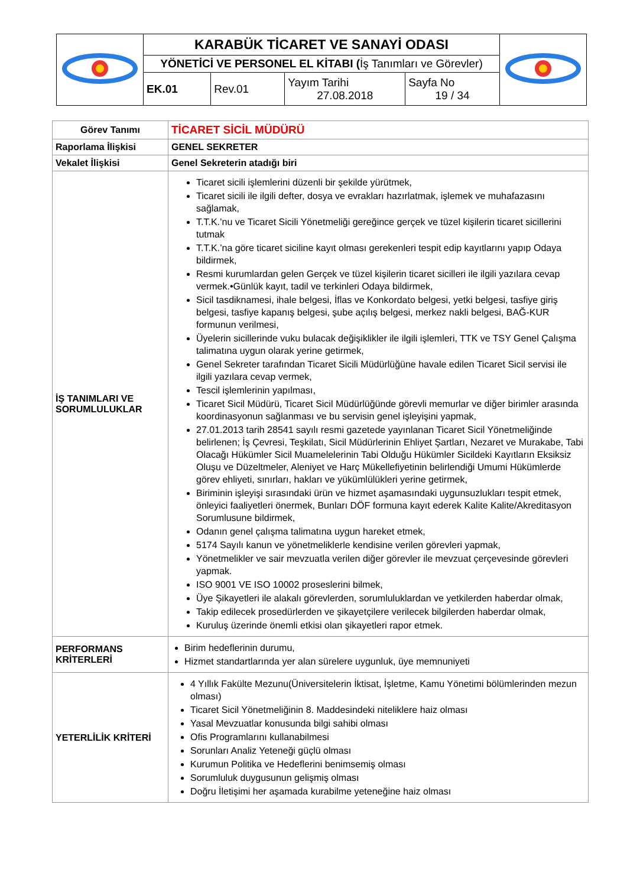| | KARABÜK TİCARET VE SANAYİ ODASI | | | | |
| | YÖNETİCİ VE PERSONEL EL KİTABI ( İş Tanımları ve Görevler) | | | | |
| | EK.01 | Rev.01 | Yayım Tarihi 27.08.2018 | Sayfa No 19 / 34 | |
| Görev Tanımı | TİCARET SİCİL MÜDÜRÜ |
| Raporlama İlişkisi | GENEL SEKRETER |
| Vekalet İlişkisi | Genel Sekreterin atadığı biri |
| İŞ TANIMLARI VE SORUMLULUKLAR | Ticaret sicili işlemlerini düzenli bir şekilde yürütmek, Ticaret sicili ile ilgili defter, dosya ve evrakları hazırlatmak, işlemek ve muhafazasını sağlamak, T.T.K.’nu ve Ticaret Sicili Yönetmeliği gereğince gerçek ve tüzel kişilerin ticaret sicillerini tutmak T.T.K.’na göre ticaret siciline kayıt olması gerekenleri tespit edip kayıtlarını yapıp Odaya bildirmek, Resmi kurumlardan gelen Gerçek ve tüzel kişilerin ticaret sicilleri ile ilgili yazılara cevap vermek.•Günlük kayıt, tadil ve terkinleri Odaya bildirmek, Sicil tasdiknamesi, ihale belgesi, İflas ve Konkordato belgesi, yetki belgesi, tasfiye giriş belgesi, tasfiye kapanış belgesi, şube açılış belgesi, merkez nakli belgesi, BAĞ-KUR formunun verilmesi, Üyelerin sicillerinde vuku bulacak değişiklikler ile ilgili işlemleri, TTK ve TSY Genel Çalışma talimatına uygun olarak yerine getirmek, Genel Sekreter tarafından Ticaret Sicili Müdürlüğüne havale edilen Ticaret Sicil servisi ile ilgili yazılara cevap vermek, Tescil işlemlerinin yapılması, Ticaret Sicil Müdürü, Ticaret Sicil Müdürlüğünde görevli memurlar ve diğer birimler arasında koordinasyonun sağlanması ve bu servisin genel işleyişini yapmak, 27.01.2013 tarih 28541 sayılı resmi gazetede yayınlanan Ticaret Sicil Yönetmeliğinde belirlenen; İş Çevresi, Teşkilatı, Sicil Müdürlerinin Ehliyet Şartları, Nezaret ve Murakabe, Tabi Olacağı Hükümler Sicil Muamelelerinin Tabi Olduğu Hükümler Sicildeki Kayıtların Eksiksiz Oluşu ve Düzeltmeler, Aleniyet ve Harç Mükellefiyetinin belirlendiği Umumi Hükümlerde görev ehliyeti, sınırları, hakları ve yükümlülükleri yerine getirmek, Biriminin işleyişi sırasındaki ürün ve hizmet aşamasındaki uygunsuzlukları tespit etmek, önleyici faaliyetleri önermek, Bunları DÖF formuna kayıt ederek Kalite Kalite/Akreditasyon Sorumlusune bildirmek, Odanın genel çalışma talimatına uygun hareket etmek, 5174 Sayılı kanun ve yönetmeliklerle kendisine verilen görevleri yapmak, Yönetmelikler ve sair mevzuatla verilen diğer görevler ile mevzuat çerçevesinde görevleri yapmak. ISO 9001 VE ISO 10002 proseslerini bilmek, Üye Şikayetleri ile alakalı görevlerden, sorumluluklardan ve yetkilerden haberdar olmak, Takip edilecek prosedürlerden ve şikayetçilere verilecek bilgilerden haberdar olmak, Kuruluş üzerinde önemli etkisi olan şikayetleri rapor etmek. |
| PERFORMANS KRİTERLERİ | Birim hedeflerinin durumu, Hizmet standartlarında yer alan sürelere uygunluk, üye memnuniyeti |
| YETERLİLİK KRİTERİ | 4 Yıllık Fakülte Mezunu(Üniversitelerin İktisat, İşletme, Kamu Yönetimi bölümlerinden mezun olması) Ticaret Sicil Yönetmeliğinin 8. Maddesindeki niteliklere haiz olması Yasal Mevzuatlar konusunda bilgi sahibi olması Ofis Programlarını kullanabilmesi Sorunları Analiz Yeteneği güçlü olması Kurumun Politika ve Hedeflerini benimsemiş olması Sorumluluk duygusunun gelişmiş olması Doğru İletişimi her aşamada kurabilme yeteneğine haiz olması |